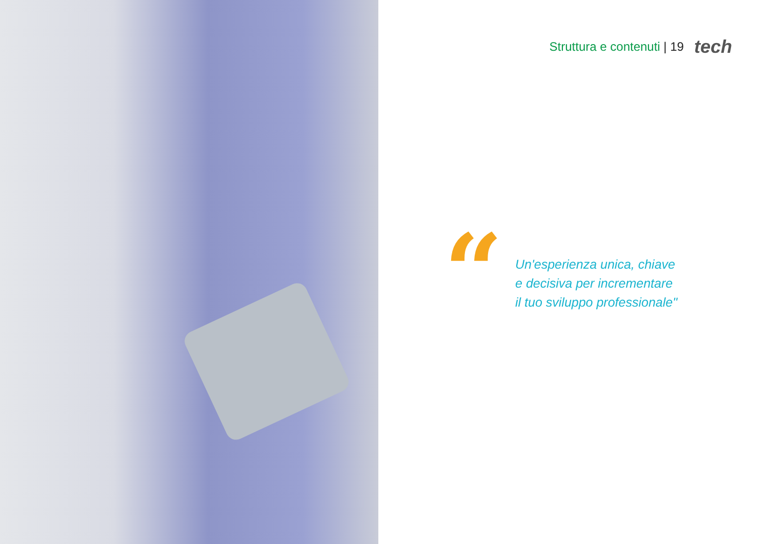Struttura e contenuti | 19 tech
“
Un'esperienza unica, chiave
e decisiva per incrementare
il tuo sviluppo professionale"